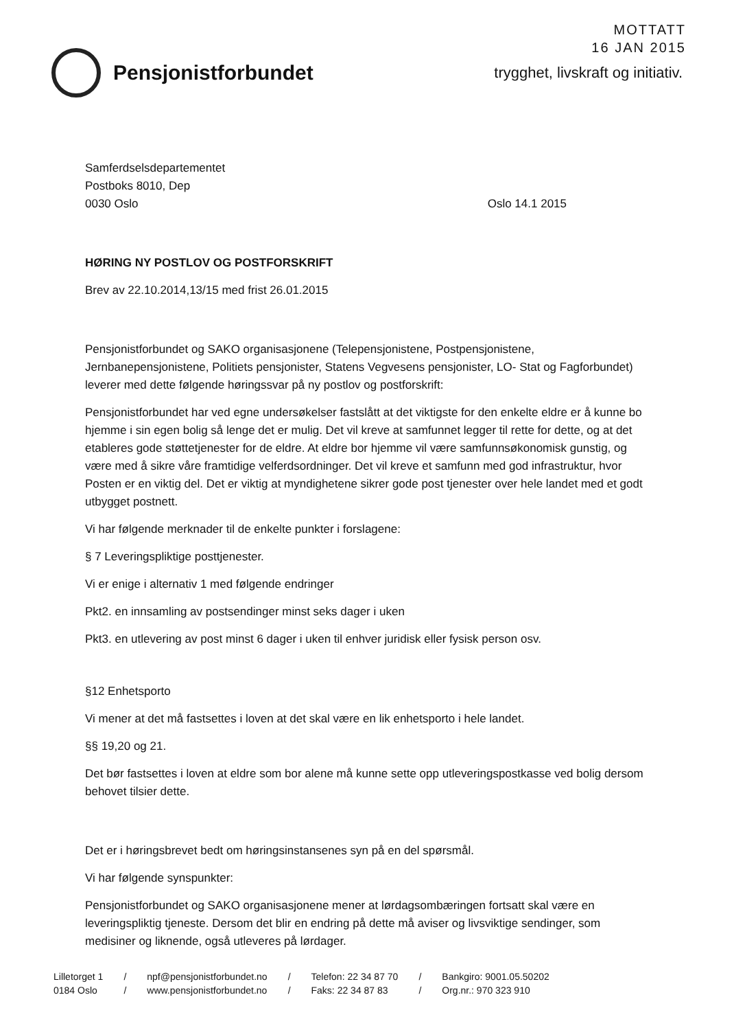MOTTATT
16 JAN 2015
Pensjonistforbundet
trygghet, livskraft og initiativ.
Samferdselsdepartementet
Postboks 8010, Dep
0030 Oslo
Oslo 14.1 2015
HØRING NY POSTLOV OG POSTFORSKRIFT
Brev av 22.10.2014,13/15 med frist 26.01.2015
Pensjonistforbundet og SAKO organisasjonene (Telepensjonistene, Postpensjonistene, Jernbanepensjonistene, Politiets pensjonister, Statens Vegvesens pensjonister, LO- Stat og Fagforbundet) leverer med dette følgende høringssvar på ny postlov og postforskrift:
Pensjonistforbundet har ved egne undersøkelser fastslått at det viktigste for den enkelte eldre er å kunne bo hjemme i sin egen bolig så lenge det er mulig. Det vil kreve at samfunnet legger til rette for dette, og at det etableres gode støttetjenester for de eldre. At eldre bor hjemme vil være samfunnsøkonomisk gunstig, og være med å sikre våre framtidige velferdsordninger. Det vil kreve et samfunn med god infrastruktur, hvor Posten er en viktig del. Det er viktig at myndighetene sikrer gode post tjenester over hele landet med et godt utbygget postnett.
Vi har følgende merknader til de enkelte punkter i forslagene:
§ 7 Leveringspliktige posttjenester.
Vi er enige i alternativ 1 med følgende endringer
Pkt2. en innsamling av postsendinger minst seks dager i uken
Pkt3. en utlevering av post minst 6 dager i uken til enhver juridisk eller fysisk person osv.
§12 Enhetsporto
Vi mener at det må fastsettes i loven at det skal være en lik enhetsporto i hele landet.
§§ 19,20 og 21.
Det bør fastsettes i loven at eldre som bor alene må kunne sette opp utleveringspostkasse ved bolig dersom behovet tilsier dette.
Det er i høringsbrevet bedt om høringsinstansenes syn på en del spørsmål.
Vi har følgende synspunkter:
Pensjonistforbundet og SAKO organisasjonene mener at lørdagsombæringen fortsatt skal være en leveringspliktig tjeneste. Dersom det blir en endring på dette må aviser og livsviktige sendinger, som medisiner og liknende, også utleveres på lørdager.
Lilletorget 1
0184 Oslo
/
/
npf@pensjonistforbundet.no
www.pensjonistforbundet.no
/
/
Telefon: 22 34 87 70
Faks: 22 34 87 83
/
/
Bankgiro: 9001.05.50202
Org.nr.: 970 323 910